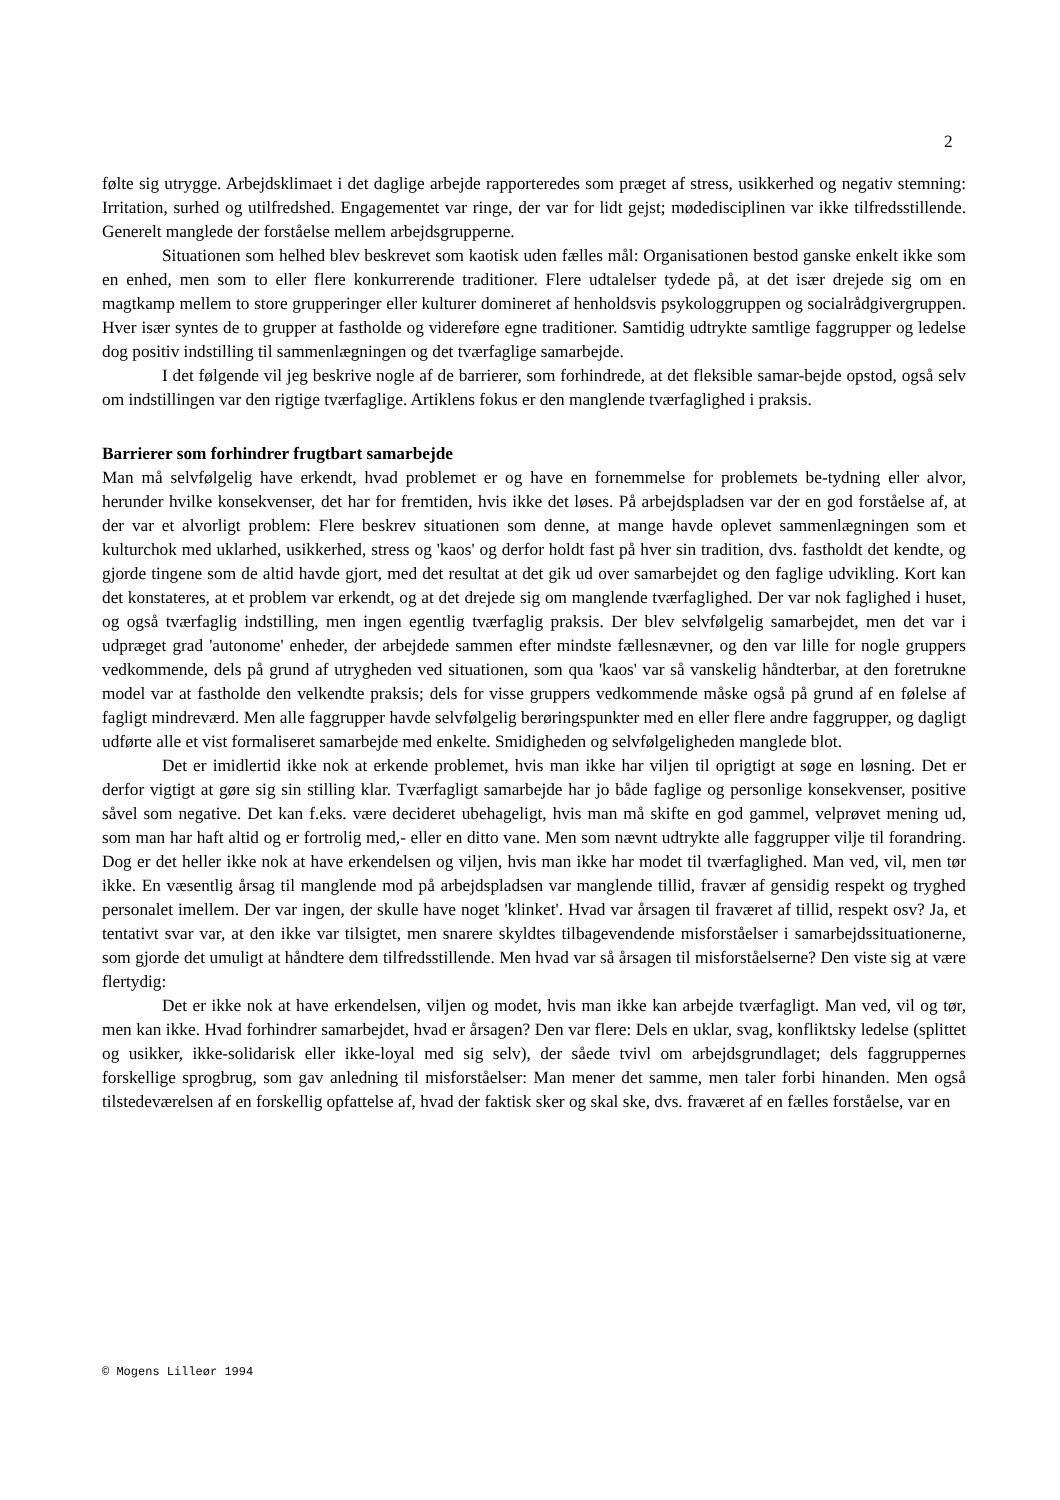2
følte sig utrygge. Arbejdsklimaet i det daglige arbejde rapporteredes som præget af stress, usikkerhed og negativ stemning: Irritation, surhed og utilfredshed. Engagementet var ringe, der var for lidt gejst; mødedisciplinen var ikke tilfredsstillende. Generelt manglede der forståelse mellem arbejdsgrupperne.
Situationen som helhed blev beskrevet som kaotisk uden fælles mål: Organisationen bestod ganske enkelt ikke som en enhed, men som to eller flere konkurrerende traditioner. Flere udtalelser tydede på, at det især drejede sig om en magtkamp mellem to store grupperinger eller kulturer domineret af henholdsvis psykologgruppen og socialrådgivergruppen. Hver især syntes de to grupper at fastholde og videreføre egne traditioner. Samtidig udtrykte samtlige faggrupper og ledelse dog positiv indstilling til sammenlægningen og det tværfaglige samarbejde.
I det følgende vil jeg beskrive nogle af de barrierer, som forhindrede, at det fleksible samar-bejde opstod, også selv om indstillingen var den rigtige tværfaglige. Artiklens fokus er den manglende tværfaglighed i praksis.
Barrierer som forhindrer frugtbart samarbejde
Man må selvfølgelig have erkendt, hvad problemet er og have en fornemmelse for problemets be-tydning eller alvor, herunder hvilke konsekvenser, det har for fremtiden, hvis ikke det løses. På arbejdspladsen var der en god forståelse af, at der var et alvorligt problem: Flere beskrev situationen som denne, at mange havde oplevet sammenlægningen som et kulturchok med uklarhed, usikkerhed, stress og 'kaos' og derfor holdt fast på hver sin tradition, dvs. fastholdt det kendte, og gjorde tingene som de altid havde gjort, med det resultat at det gik ud over samarbejdet og den faglige udvikling. Kort kan det konstateres, at et problem var erkendt, og at det drejede sig om manglende tværfaglighed. Der var nok faglighed i huset, og også tværfaglig indstilling, men ingen egentlig tværfaglig praksis. Der blev selvfølgelig samarbejdet, men det var i udpræget grad 'autonome' enheder, der arbejdede sammen efter mindste fællesnævner, og den var lille for nogle gruppers vedkommende, dels på grund af utrygheden ved situationen, som qua 'kaos' var så vanskelig håndterbar, at den foretrukne model var at fastholde den velkendte praksis; dels for visse gruppers vedkommende måske også på grund af en følelse af fagligt mindreværd. Men alle faggrupper havde selvfølgelig berøringspunkter med en eller flere andre faggrupper, og dagligt udførte alle et vist formaliseret samarbejde med enkelte. Smidigheden og selvfølgeligheden manglede blot.
Det er imidlertid ikke nok at erkende problemet, hvis man ikke har viljen til oprigtigt at søge en løsning. Det er derfor vigtigt at gøre sig sin stilling klar. Tværfagligt samarbejde har jo både faglige og personlige konsekvenser, positive såvel som negative. Det kan f.eks. være decideret ubehageligt, hvis man må skifte en god gammel, velprøvet mening ud, som man har haft altid og er fortrolig med,- eller en ditto vane. Men som nævnt udtrykte alle faggrupper vilje til forandring. Dog er det heller ikke nok at have erkendelsen og viljen, hvis man ikke har modet til tværfaglighed. Man ved, vil, men tør ikke. En væsentlig årsag til manglende mod på arbejdspladsen var manglende tillid, fravær af gensidig respekt og tryghed personalet imellem. Der var ingen, der skulle have noget 'klinket'. Hvad var årsagen til fraværet af tillid, respekt osv? Ja, et tentativt svar var, at den ikke var tilsigtet, men snarere skyldtes tilbagevendende misforståelser i samarbejdssituationerne, som gjorde det umuligt at håndtere dem tilfredsstillende. Men hvad var så årsagen til misforståelserne? Den viste sig at være flertydig:
Det er ikke nok at have erkendelsen, viljen og modet, hvis man ikke kan arbejde tværfagligt. Man ved, vil og tør, men kan ikke. Hvad forhindrer samarbejdet, hvad er årsagen? Den var flere: Dels en uklar, svag, konfliktsky ledelse (splittet og usikker, ikke-solidarisk eller ikke-loyal med sig selv), der såede tvivl om arbejdsgrundlaget; dels faggruppernes forskellige sprogbrug, som gav anledning til misforståelser: Man mener det samme, men taler forbi hinanden. Men også tilstedeværelsen af en forskellig opfattelse af, hvad der faktisk sker og skal ske, dvs. fraværet af en fælles forståelse, var en
© Mogens Lilleør 1994